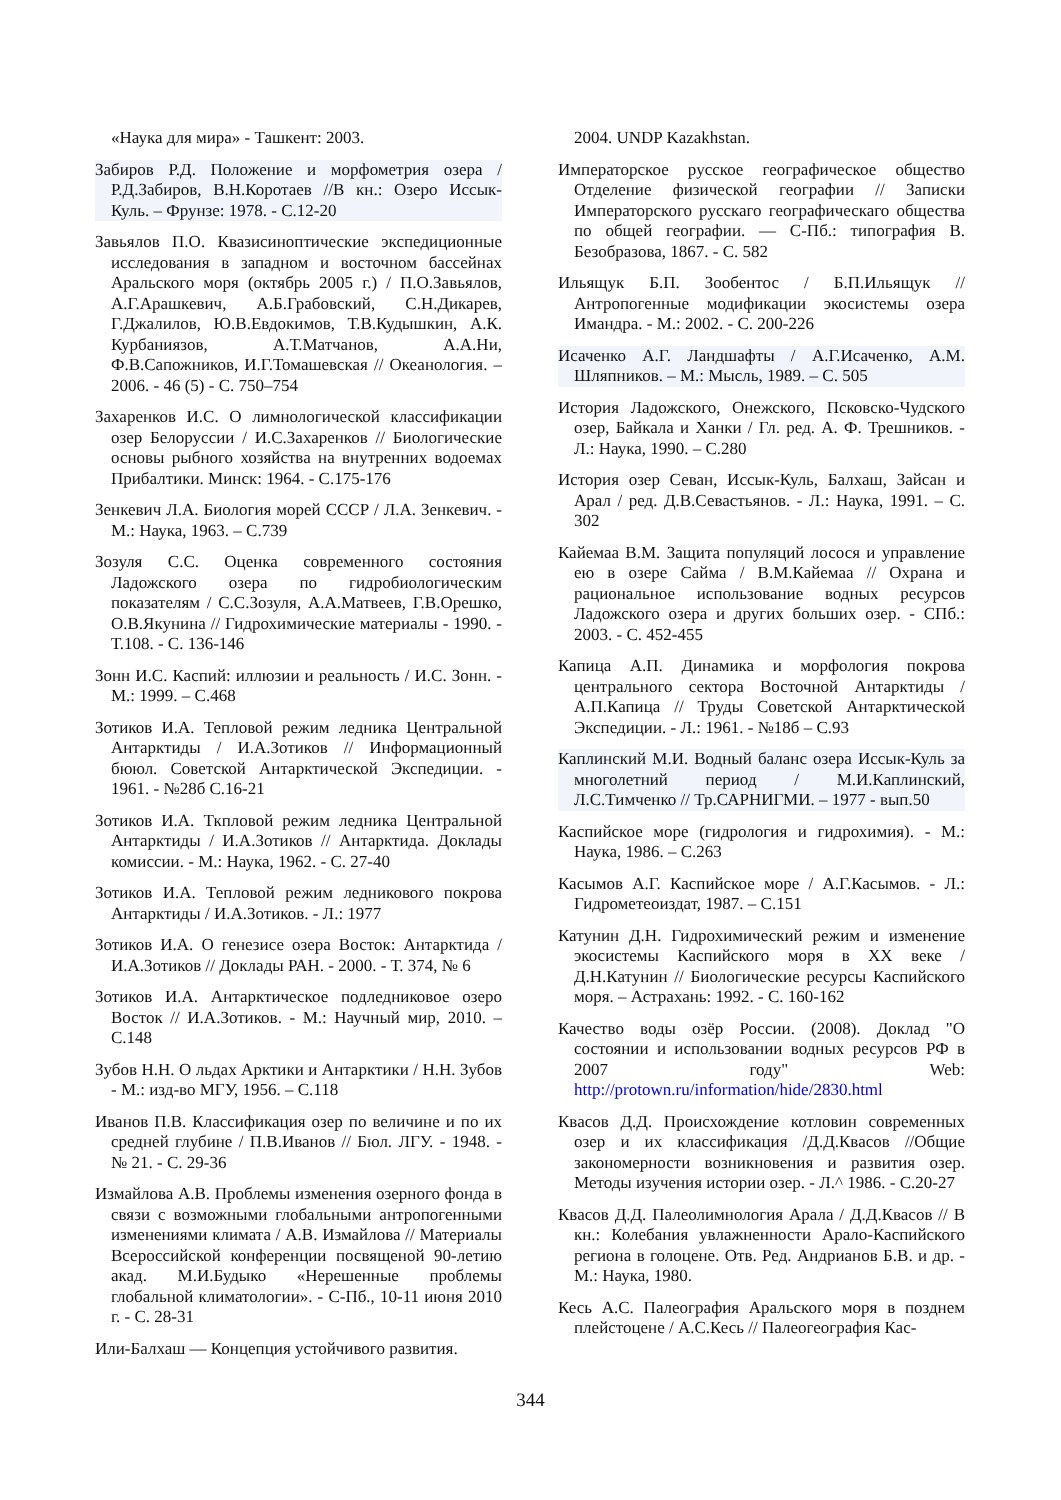«Наука для мира» - Ташкент: 2003.
Забиров Р.Д. Положение и морфометрия озера / Р.Д.Забиров, В.Н.Коротаев //В кн.: Озеро Иссык-Куль. – Фрунзе: 1978. - С.12-20
Завьялов П.О. Квазисиноптические экспедиционные исследования в западном и восточном бассейнах Аральского моря (октябрь 2005 г.) / П.О.Завьялов, А.Г.Арашкевич, А.Б.Грабовский, С.Н.Дикарев, Г.Джалилов, Ю.В.Евдокимов, Т.В.Кудышкин, А.К. Курбаниязов, А.Т.Матчанов, А.А.Ни, Ф.В.Сапожников, И.Г.Томашевская // Океанология. – 2006. - 46 (5) - С. 750–754
Захаренков И.С. О лимнологической классификации озер Белоруссии / И.С.Захаренков // Биологические основы рыбного хозяйства на внутренних водоемах Прибалтики. Минск: 1964. - С.175-176
Зенкевич Л.А. Биология морей СССР / Л.А. Зенкевич. - М.: Наука, 1963. – С.739
Зозуля С.С. Оценка современного состояния Ладожского озера по гидробиологическим показателям / С.С.Зозуля, А.А.Матвеев, Г.В.Орешко, О.В.Якунина // Гидрохимические материалы - 1990. - Т.108. - С. 136-146
Зонн И.С. Каспий: иллюзии и реальность / И.С. Зонн. - М.: 1999. – С.468
Зотиков И.А. Тепловой режим ледника Центральной Антарктиды / И.А.Зотиков // Информационный бююл. Советской Антарктической Экспедиции. - 1961. - №28б С.16-21
Зотиков И.А. Ткпловой режим ледника Центральной Антарктиды / И.А.Зотиков // Антарктида. Доклады комиссии. - М.: Наука, 1962. - С. 27-40
Зотиков И.А. Тепловой режим ледникового покрова Антарктиды / И.А.Зотиков. - Л.: 1977
Зотиков И.А. О генезисе озера Восток: Антарктида / И.А.Зотиков // Доклады РАН. - 2000. - Т. 374, № 6
Зотиков И.А. Антарктическое подледниковое озеро Восток // И.А.Зотиков. - М.: Научный мир, 2010. – С.148
Зубов Н.Н. О льдах Арктики и Антарктики / Н.Н. Зубов - М.: изд-во МГУ, 1956. – С.118
Иванов П.В. Классификация озер по величине и по их средней глубине / П.В.Иванов // Бюл. ЛГУ. - 1948. - № 21. - С. 29-36
Измайлова А.В. Проблемы изменения озерного фонда в связи с возможными глобальными антропогенными изменениями климата / А.В. Измайлова // Материалы Всероссийской конференции посвященой 90-летию акад. М.И.Будыко «Нерешенные проблемы глобальной климатологии». - С-Пб., 10-11 июня 2010 г. - С. 28-31
Или-Балхаш — Концепция устойчивого развития.
2004. UNDP Kazakhstan.
Императорское русское географическое общество Отделение физической географии // Записки Императорского русскаго географическаго общества по общей географии. — С-Пб.: типография В. Безобразова, 1867. - С. 582
Ильящук Б.П. Зообентос / Б.П.Ильящук // Антропогенные модификации экосистемы озера Имандра. - М.: 2002. - С. 200-226
Исаченко А.Г. Ландшафты / А.Г.Исаченко, А.М. Шляпников. – М.: Мысль, 1989. – С. 505
История Ладожского, Онежского, Псковско-Чудского озер, Байкала и Ханки / Гл. ред. А. Ф. Трешников. - Л.: Наука, 1990. – С.280
История озер Севан, Иссык-Куль, Балхаш, Зайсан и Арал / ред. Д.В.Севастьянов. - Л.: Наука, 1991. – С. 302
Кайемаа В.М. Защита популяций лосося и управление ею в озере Сайма / В.М.Кайемаа // Охрана и рациональное использование водных ресурсов Ладожского озера и других больших озер. - СПб.: 2003. - С. 452-455
Капица А.П. Динамика и морфология покрова центрального сектора Восточной Антарктиды / А.П.Капица // Труды Советской Антарктической Экспедиции. - Л.: 1961. - №18б – С.93
Каплинский М.И. Водный баланс озера Иссык-Куль за многолетний период / М.И.Каплинский, Л.С.Тимченко // Тр.САРНИГМИ. – 1977 - вып.50
Каспийское море (гидрология и гидрохимия). - М.: Наука, 1986. – С.263
Касымов А.Г. Каспийское море / А.Г.Касымов. - Л.: Гидрометеоиздат, 1987. – С.151
Катунин Д.Н. Гидрохимический режим и изменение экосистемы Каспийского моря в XX веке / Д.Н.Катунин // Биологические ресурсы Каспийского моря. – Астрахань: 1992. - С. 160-162
Качество воды озёр России. (2008). Доклад "О состоянии и использовании водных ресурсов РФ в 2007 году" Web: http://protown.ru/information/hide/2830.html
Квасов Д.Д. Происхождение котловин современных озер и их классификация /Д.Д.Квасов //Общие закономерности возникновения и развития озер. Методы изучения истории озер. - Л.^ 1986. - С.20-27
Квасов Д.Д. Палеолимнология Арала / Д.Д.Квасов // В кн.: Колебания увлажненности Арало-Каспийского региона в голоцене. Отв. Ред. Андрианов Б.В. и др. - М.: Наука, 1980.
Кесь А.С. Палеография Аральского моря в позднем плейстоцене / А.С.Кесь // Палеогеография Кас-
344